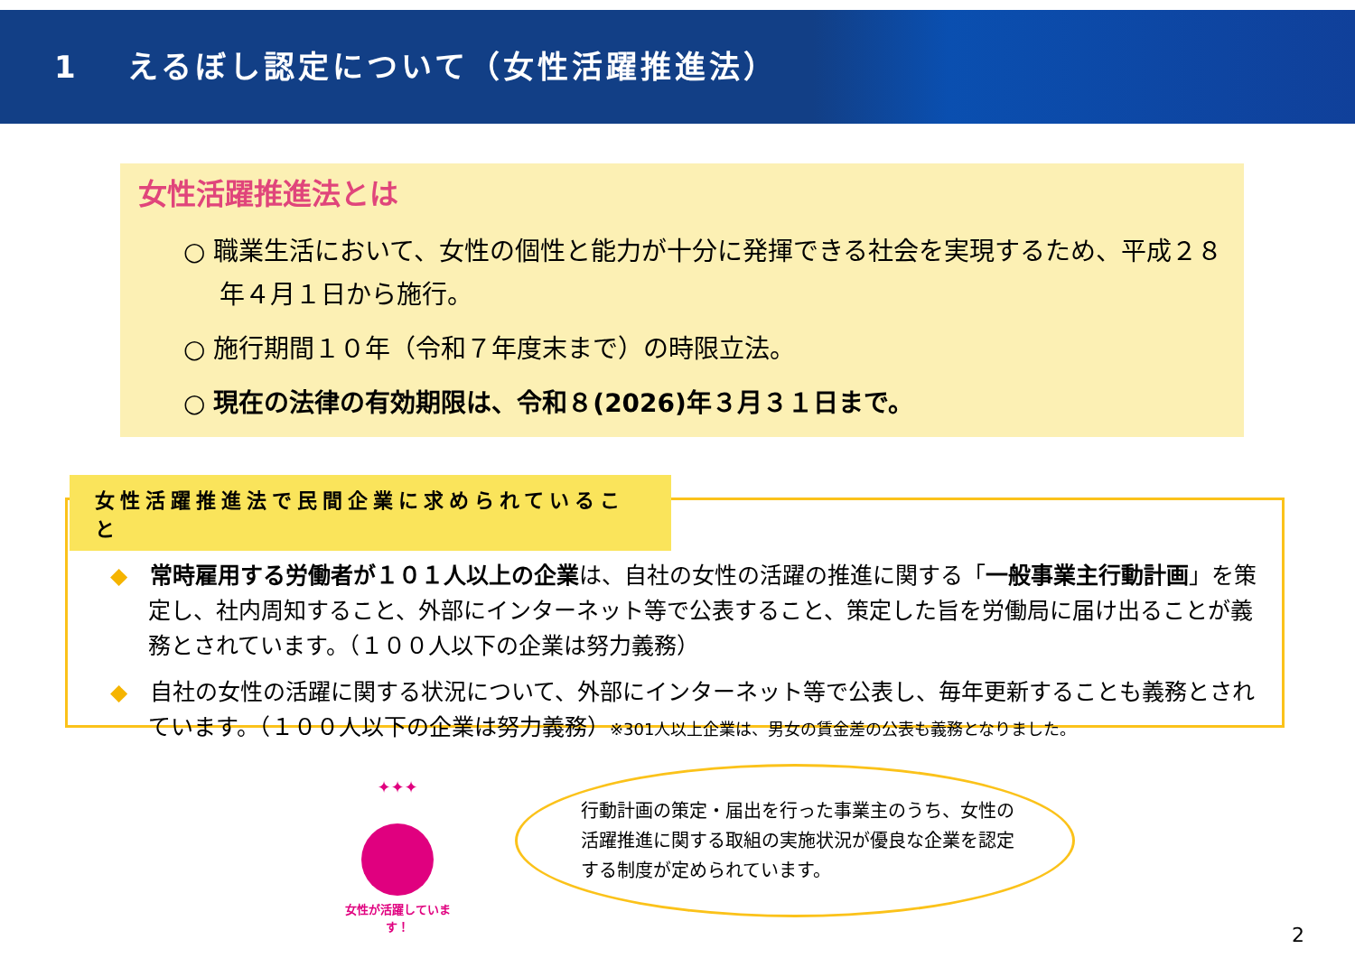1　 えるぼし認定について（女性活躍推進法）
女性活躍推進法とは
○ 職業生活において、女性の個性と能力が十分に発揮できる社会を実現するため、平成２８年４月１日から施行。
○ 施行期間１０年（令和７年度末まで）の時限立法。
○ 現在の法律の有効期限は、令和８(2026)年３月３１日まで。
女性活躍推進法で民間企業に求められていること
◆　常時雇用する労働者が１０１人以上の企業は、自社の女性の活躍の推進に関する「一般事業主行動計画」を策定し、社内周知すること、外部にインターネット等で公表すること、策定した旨を労働局に届け出ることが義務とされています。（１００人以下の企業は努力義務）
◆　自社の女性の活躍に関する状況について、外部にインターネット等で公表し、毎年更新することも義務とされています。（１００人以下の企業は努力義務）※301人以上企業は、男女の賃金差の公表も義務となりました。
✦✦✦
女性が活躍しています！
行動計画の策定・届出を行った事業主のうち、女性の活躍推進に関する取組の実施状況が優良な企業を認定する制度が定められています。
2